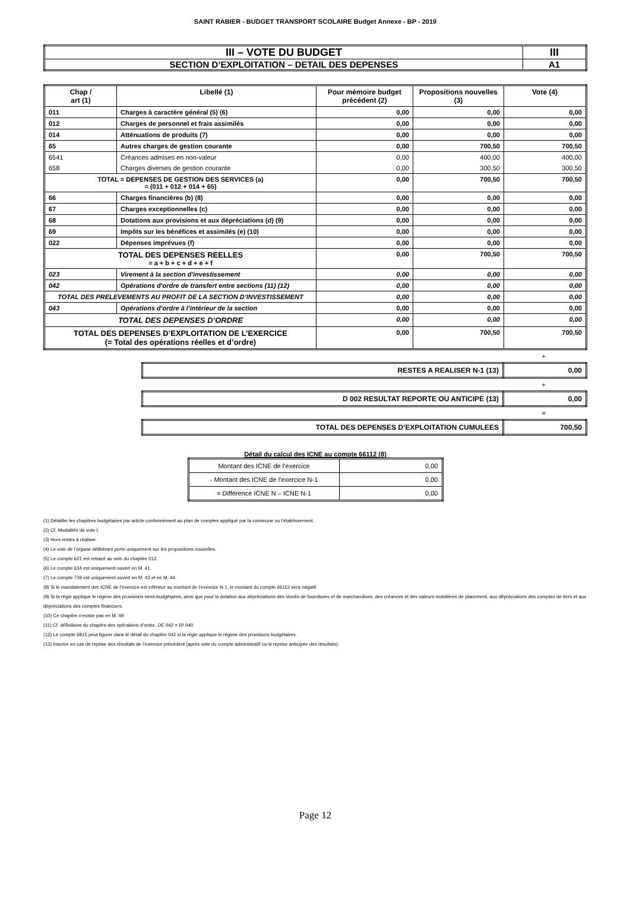SAINT RABIER - BUDGET TRANSPORT SCOLAIRE Budget Annexe - BP - 2019
| III – VOTE DU BUDGET | III |
| SECTION D’EXPLOITATION – DETAIL DES DEPENSES | A1 |
| Chap / art (1) | Libellé (1) | Pour mémoire budget précédent (2) | Propositions nouvelles (3) | Vote (4) |
| --- | --- | --- | --- | --- |
| 011 | Charges à caractère général (5) (6) | 0,00 | 0,00 | 0,00 |
| 012 | Charges de personnel et frais assimilés | 0,00 | 0,00 | 0,00 |
| 014 | Atténuations de produits (7) | 0,00 | 0,00 | 0,00 |
| 65 | Autres charges de gestion courante | 0,00 | 700,50 | 700,50 |
| 6541 | Créances admises en non-valeur | 0,00 | 400,00 | 400,00 |
| 658 | Charges diverses de gestion courante | 0,00 | 300,50 | 300,50 |
| TOTAL = DEPENSES DE GESTION DES SERVICES (a) = (011 + 012 + 014 + 65) | | 0,00 | 700,50 | 700,50 |
| 66 | Charges financières (b) (8) | 0,00 | 0,00 | 0,00 |
| 67 | Charges exceptionnelles (c) | 0,00 | 0,00 | 0,00 |
| 68 | Dotations aux provisions et aux dépréciations (d) (9) | 0,00 | 0,00 | 0,00 |
| 69 | Impôts sur les bénéfices et assimilés (e) (10) | 0,00 | 0,00 | 0,00 |
| 022 | Dépenses imprévues (f) | 0,00 | 0,00 | 0,00 |
| TOTAL DES DEPENSES REELLES = a + b + c + d + e + f | | 0,00 | 700,50 | 700,50 |
| 023 | Virement à la section d'investissement | 0,00 | 0,00 | 0,00 |
| 042 | Opérations d'ordre de transfert entre sections (11) (12) | 0,00 | 0,00 | 0,00 |
| TOTAL DES PRELEVEMENTS AU PROFIT DE LA SECTION D’INVESTISSEMENT | | 0,00 | 0,00 | 0,00 |
| 043 | Opérations d'ordre à l'intérieur de la section | 0,00 | 0,00 | 0,00 |
| TOTAL DES DEPENSES D’ORDRE | | 0,00 | 0,00 | 0,00 |
| TOTAL DES DEPENSES D’EXPLOITATION DE L’EXERCICE (= Total des opérations réelles et d’ordre) | | 0,00 | 700,50 | 700,50 |
+
| RESTES A REALISER N-1 (13) | 0,00 |
+
| D 002 RESULTAT REPORTE OU ANTICIPE (13) | 0,00 |
=
| TOTAL DES DEPENSES D’EXPLOITATION CUMULEES | 700,50 |
Détail du calcul des ICNE au compte 66112 (8)
| Montant des ICNE de l’exercice | 0,00 |
| - Montant des ICNE de l’exercice N-1 | 0,00 |
| = Différence ICNE N – ICNE N-1 | 0,00 |
(1) Détailler les chapitres budgétaires par article conformément au plan de comptes appliqué par la commune ou l’établissement.
(2) Cf. Modalités de vote I.
(3) Hors restes à réaliser.
(4) Le vote de l’organe délibérant porte uniquement sur les propositions nouvelles.
(5) Le compte 621 est retracé au sein du chapitre 012.
(6) Le compte 634 est uniquement ouvert en M. 41.
(7) Le compte 739 est uniquement ouvert en M. 43 et en M. 44.
(8) Si le mandatement des ICNE de l’exercice est inférieur au montant de l’exercice N-1, le montant du compte 66112 sera négatif.
(9) Si la régie applique le régime des provisions semi-budgétaires, ainsi que pour la dotation aux dépréciations des stocks de fournitures et de marchandises, des créances et des valeurs mobilières de placement, aux dépréciations des comptes de tiers et aux dépréciations des comptes financiers.
(10) Ce chapitre n’existe pas en M. 49.
(11) Cf. définitions du chapitre des opérations d’ordre, DE 042 = RI 040.
(12) Le compte 6815 peut figurer dans le détail du chapitre 042 si la régie applique le régime des provisions budgétaires.
(13) Inscrire en cas de reprise des résultats de l’exercice précédent (après vote du compte administratif ou si reprise anticipée des résultats).
Page 12